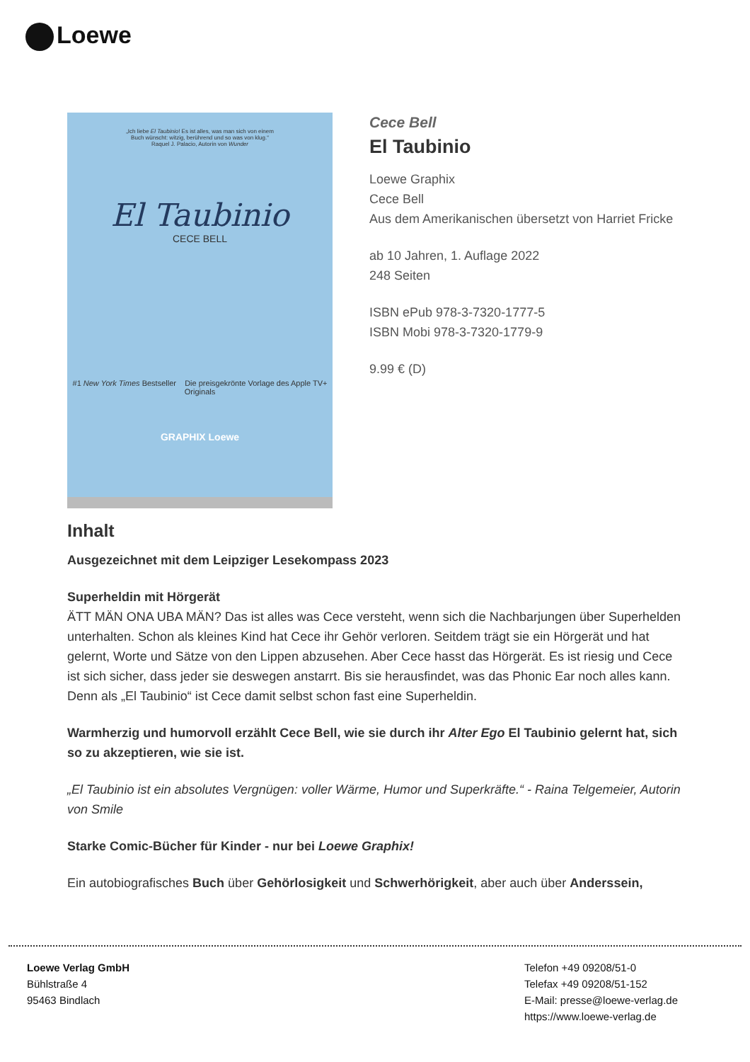Loewe
„Ich liebe El Taubinio! Es ist alles, was man sich von einem
Buch wünscht: witzig, berührend und so was von klug.“
Raquel J. Palacio, Autorin von Wunder
El Taubinio
CECE BELL
#1 New York Times Bestseller Die preisgekrönte Vorlage des Apple TV+ Originals
GRAPHIX Loewe
Cece Bell
El Taubinio
Loewe Graphix
Cece Bell
Aus dem Amerikanischen übersetzt von Harriet Fricke
ab 10 Jahren, 1. Auflage 2022
248 Seiten
ISBN ePub 978-3-7320-1777-5
ISBN Mobi 978-3-7320-1779-9
9.99 € (D)
Inhalt
Ausgezeichnet mit dem Leipziger Lesekompass 2023
Superheldin mit Hörgerät
ÄTT MÄN ONA UBA MÄN? Das ist alles was Cece versteht, wenn sich die Nachbarjungen über Superhelden unterhalten. Schon als kleines Kind hat Cece ihr Gehör verloren. Seitdem trägt sie ein Hörgerät und hat gelernt, Worte und Sätze von den Lippen abzusehen. Aber Cece hasst das Hörgerät. Es ist riesig und Cece ist sich sicher, dass jeder sie deswegen anstarrt. Bis sie herausfindet, was das Phonic Ear noch alles kann. Denn als „El Taubinio“ ist Cece damit selbst schon fast eine Superheldin.
Warmherzig und humorvoll erzählt Cece Bell, wie sie durch ihr Alter Ego El Taubinio gelernt hat, sich so zu akzeptieren, wie sie ist.
„El Taubinio ist ein absolutes Vergnügen: voller Wärme, Humor und Superkräfte.“ - Raina Telgemeier, Autorin von Smile
Starke Comic-Bücher für Kinder - nur bei Loewe Graphix!
Ein autobiografisches Buch über Gehörlosigkeit und Schwerhörigkeit, aber auch über Anderssein,
Loewe Verlag GmbH
Bühlstraße 4
95463 Bindlach
Telefon +49 09208/51-0
Telefax +49 09208/51-152
E-Mail: presse@loewe-verlag.de
https://www.loewe-verlag.de